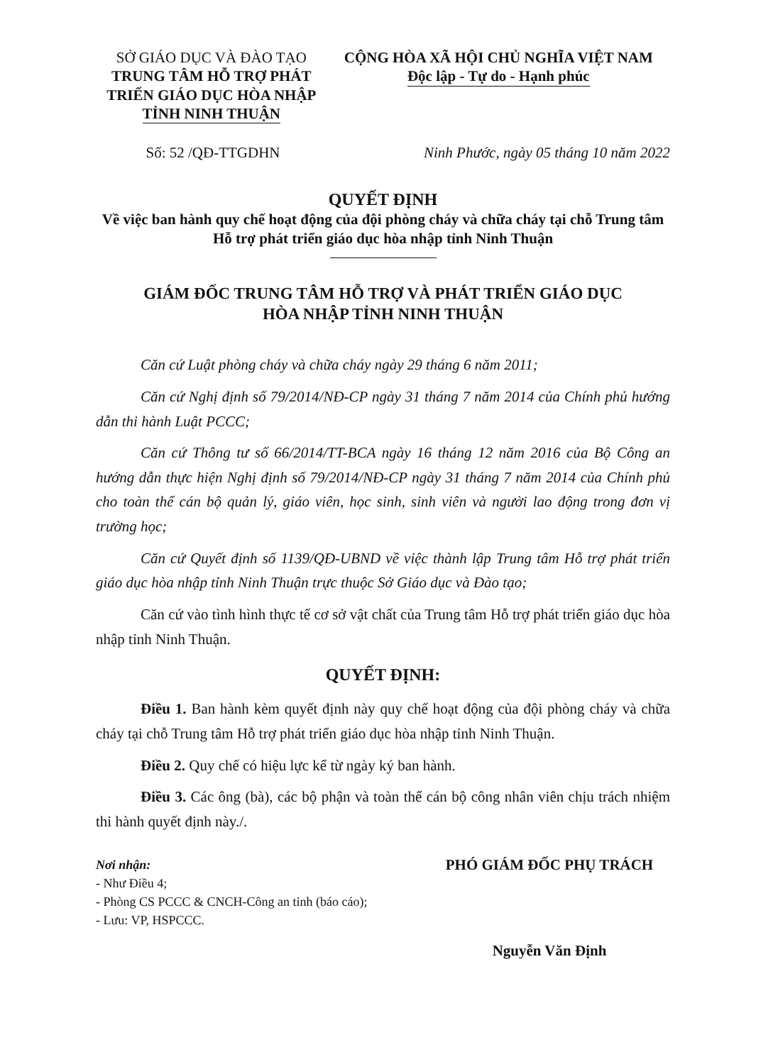SỞ GIÁO DỤC VÀ ĐÀO TẠO
TRUNG TÂM HỖ TRỢ PHÁT TRIỂN GIÁO DỤC HÒA NHẬP
TỈNH NINH THUẬN
CỘNG HÒA XÃ HỘI CHỦ NGHĨA VIỆT NAM
Độc lập - Tự do - Hạnh phúc
Số: 52 /QĐ-TTGDHN Ninh Phước, ngày 05 tháng 10 năm 2022
QUYẾT ĐỊNH
Về việc ban hành quy chế hoạt động của đội phòng cháy và chữa cháy tại chỗ Trung tâm Hỗ trợ phát triển giáo dục hòa nhập tỉnh Ninh Thuận
GIÁM ĐỐC TRUNG TÂM HỖ TRỢ VÀ PHÁT TRIỂN GIÁO DỤC
HÒA NHẬP TỈNH NINH THUẬN
Căn cứ Luật phòng cháy và chữa cháy ngày 29 tháng 6 năm 2011;
Căn cứ Nghị định số 79/2014/NĐ-CP ngày 31 tháng 7 năm 2014 của Chính phủ hướng dẫn thi hành Luật PCCC;
Căn cứ Thông tư số 66/2014/TT-BCA ngày 16 tháng 12 năm 2016 của Bộ Công an hướng dẫn thực hiện Nghị định số 79/2014/NĐ-CP ngày 31 tháng 7 năm 2014 của Chính phủ cho toàn thể cán bộ quản lý, giáo viên, học sinh, sinh viên và người lao động trong đơn vị trường học;
Căn cứ Quyết định số 1139/QĐ-UBND về việc thành lập Trung tâm Hỗ trợ phát triển giáo dục hòa nhập tỉnh Ninh Thuận trực thuộc Sở Giáo dục và Đào tạo;
Căn cứ vào tình hình thực tế cơ sở vật chất của Trung tâm Hỗ trợ phát triển giáo dục hòa nhập tỉnh Ninh Thuận.
QUYẾT ĐỊNH:
Điều 1. Ban hành kèm quyết định này quy chế hoạt động của đội phòng cháy và chữa cháy tại chỗ Trung tâm Hỗ trợ phát triển giáo dục hòa nhập tỉnh Ninh Thuận.
Điều 2. Quy chế có hiệu lực kể từ ngày ký ban hành.
Điều 3. Các ông (bà), các bộ phận và toàn thể cán bộ công nhân viên chịu trách nhiệm thi hành quyết định này./.
Nơi nhận:
- Như Điều 4;
- Phòng CS PCCC & CNCH-Công an tỉnh (báo cáo);
- Lưu: VP, HSPCCC.
PHÓ GIÁM ĐỐC PHỤ TRÁCH
Nguyễn Văn Định